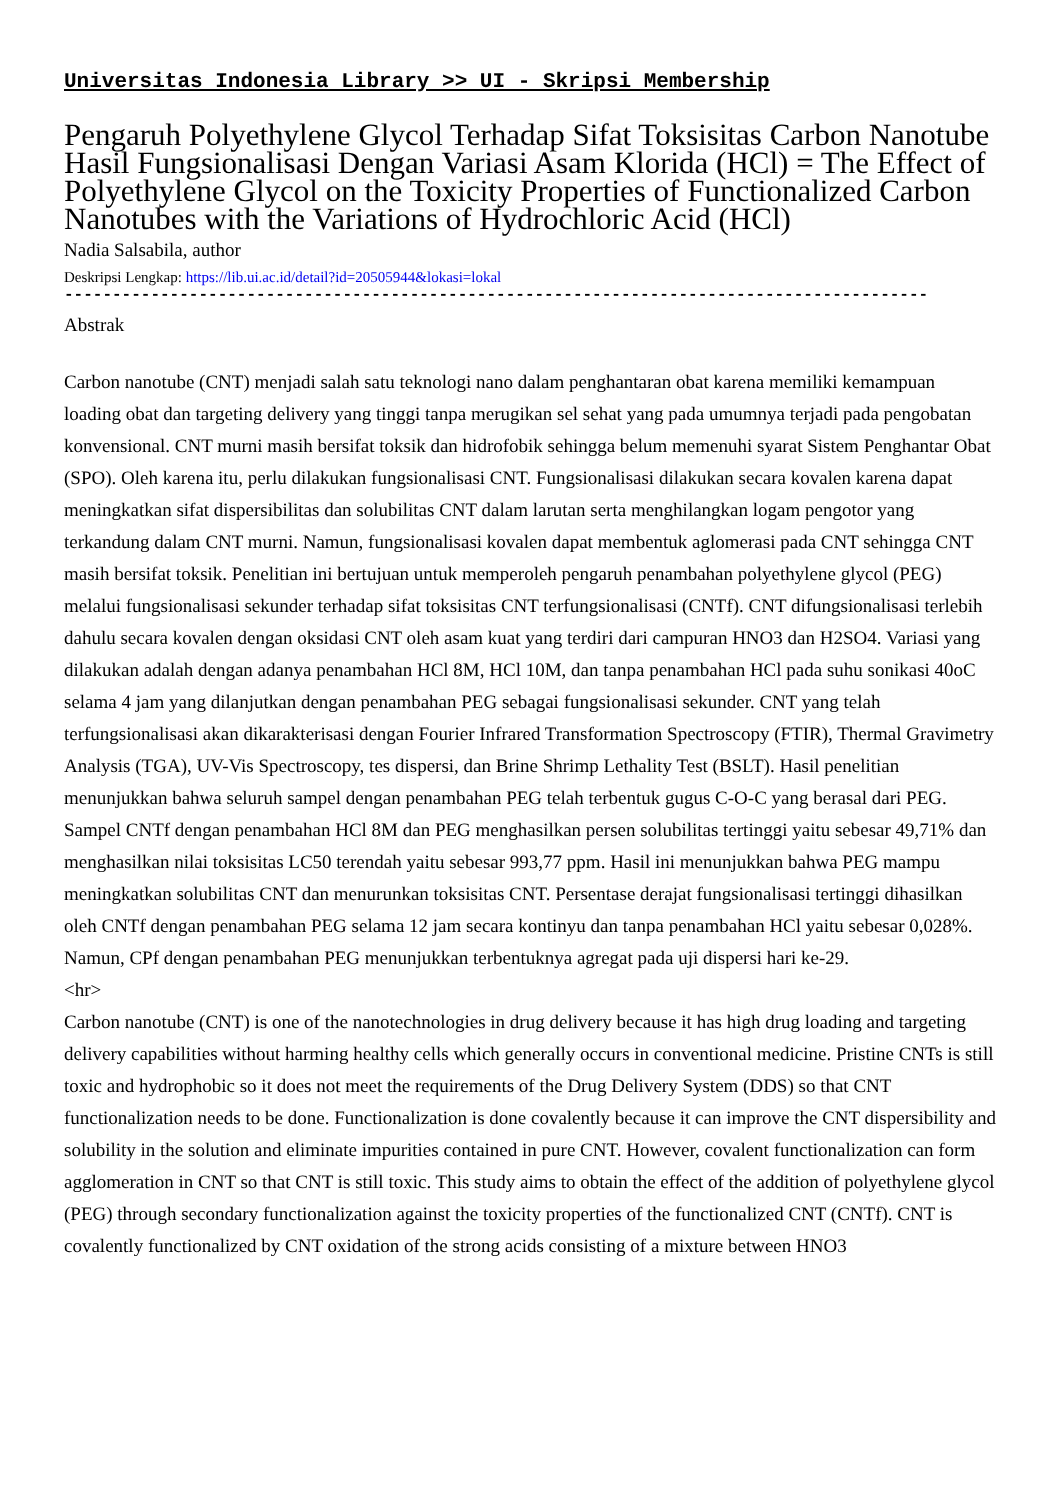Universitas Indonesia Library >> UI - Skripsi Membership
Pengaruh Polyethylene Glycol Terhadap Sifat Toksisitas Carbon Nanotube Hasil Fungsionalisasi Dengan Variasi Asam Klorida (HCl) = The Effect of Polyethylene Glycol on the Toxicity Properties of Functionalized Carbon Nanotubes with the Variations of Hydrochloric Acid (HCl)
Nadia Salsabila, author
Deskripsi Lengkap: https://lib.ui.ac.id/detail?id=20505944&lokasi=lokal
------------------------------------------------------------------------------------------
Abstrak
Carbon nanotube (CNT) menjadi salah satu teknologi nano dalam penghantaran obat karena memiliki kemampuan loading obat dan targeting delivery yang tinggi tanpa merugikan sel sehat yang pada umumnya terjadi pada pengobatan konvensional. CNT murni masih bersifat toksik dan hidrofobik sehingga belum memenuhi syarat Sistem Penghantar Obat (SPO). Oleh karena itu, perlu dilakukan fungsionalisasi CNT. Fungsionalisasi dilakukan secara kovalen karena dapat meningkatkan sifat dispersibilitas dan solubilitas CNT dalam larutan serta menghilangkan logam pengotor yang terkandung dalam CNT murni. Namun, fungsionalisasi kovalen dapat membentuk aglomerasi pada CNT sehingga CNT masih bersifat toksik. Penelitian ini bertujuan untuk memperoleh pengaruh penambahan polyethylene glycol (PEG) melalui fungsionalisasi sekunder terhadap sifat toksisitas CNT terfungsionalisasi (CNTf). CNT difungsionalisasi terlebih dahulu secara kovalen dengan oksidasi CNT oleh asam kuat yang terdiri dari campuran HNO3 dan H2SO4. Variasi yang dilakukan adalah dengan adanya penambahan HCl 8M, HCl 10M, dan tanpa penambahan HCl pada suhu sonikasi 40oC selama 4 jam yang dilanjutkan dengan penambahan PEG sebagai fungsionalisasi sekunder. CNT yang telah terfungsionalisasi akan dikarakterisasi dengan Fourier Infrared Transformation Spectroscopy (FTIR), Thermal Gravimetry Analysis (TGA), UV-Vis Spectroscopy, tes dispersi, dan Brine Shrimp Lethality Test (BSLT). Hasil penelitian menunjukkan bahwa seluruh sampel dengan penambahan PEG telah terbentuk gugus C-O-C yang berasal dari PEG. Sampel CNTf dengan penambahan HCl 8M dan PEG menghasilkan persen solubilitas tertinggi yaitu sebesar 49,71% dan menghasilkan nilai toksisitas LC50 terendah yaitu sebesar 993,77 ppm. Hasil ini menunjukkan bahwa PEG mampu meningkatkan solubilitas CNT dan menurunkan toksisitas CNT. Persentase derajat fungsionalisasi tertinggi dihasilkan oleh CNTf dengan penambahan PEG selama 12 jam secara kontinyu dan tanpa penambahan HCl yaitu sebesar 0,028%. Namun, CPf dengan penambahan PEG menunjukkan terbentuknya agregat pada uji dispersi hari ke-29.
<hr>
Carbon nanotube (CNT) is one of the nanotechnologies in drug delivery because it has high drug loading and targeting delivery capabilities without harming healthy cells which generally occurs in conventional medicine. Pristine CNTs is still toxic and hydrophobic so it does not meet the requirements of the Drug Delivery System (DDS) so that CNT functionalization needs to be done. Functionalization is done covalently because it can improve the CNT dispersibility and solubility in the solution and eliminate impurities contained in pure CNT. However, covalent functionalization can form agglomeration in CNT so that CNT is still toxic. This study aims to obtain the effect of the addition of polyethylene glycol (PEG) through secondary functionalization against the toxicity properties of the functionalized CNT (CNTf). CNT is covalently functionalized by CNT oxidation of the strong acids consisting of a mixture between HNO3